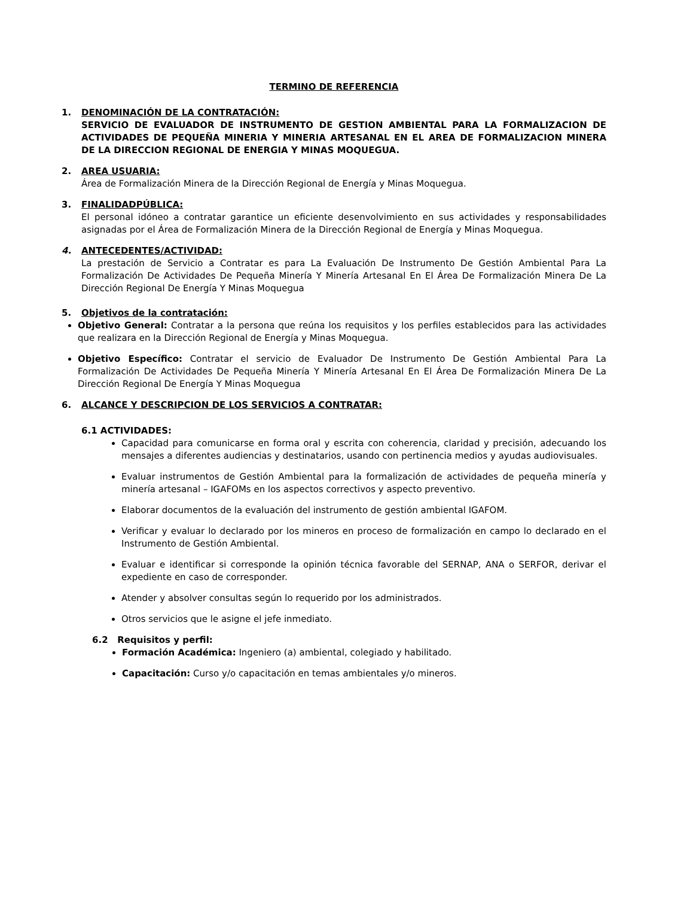TERMINO DE REFERENCIA
1. DENOMINACIÓN DE LA CONTRATACIÓN:
SERVICIO DE EVALUADOR DE INSTRUMENTO DE GESTION AMBIENTAL PARA LA FORMALIZACION DE ACTIVIDADES DE PEQUEÑA MINERIA Y MINERIA ARTESANAL EN EL AREA DE FORMALIZACION MINERA DE LA DIRECCION REGIONAL DE ENERGIA Y MINAS MOQUEGUA.
2. AREA USUARIA:
Área de Formalización Minera de la Dirección Regional de Energía y Minas Moquegua.
3. FINALIDADPÚBLICA:
El personal idóneo a contratar garantice un eficiente desenvolvimiento en sus actividades y responsabilidades asignadas por el Área de Formalización Minera de la Dirección Regional de Energía y Minas Moquegua.
4. ANTECEDENTES/ACTIVIDAD:
La prestación de Servicio a Contratar es para La Evaluación De Instrumento De Gestión Ambiental Para La Formalización De Actividades De Pequeña Minería Y Minería Artesanal En El Área De Formalización Minera De La Dirección Regional De Energía Y Minas Moquegua
5. Objetivos de la contratación:
Objetivo General: Contratar a la persona que reúna los requisitos y los perfiles establecidos para las actividades que realizara en la Dirección Regional de Energía y Minas Moquegua.
Objetivo Específico: Contratar el servicio de Evaluador De Instrumento De Gestión Ambiental Para La Formalización De Actividades De Pequeña Minería Y Minería Artesanal En El Área De Formalización Minera De La Dirección Regional De Energía Y Minas Moquegua
6. ALCANCE Y DESCRIPCION DE LOS SERVICIOS A CONTRATAR:
6.1 ACTIVIDADES:
Capacidad para comunicarse en forma oral y escrita con coherencia, claridad y precisión, adecuando los mensajes a diferentes audiencias y destinatarios, usando con pertinencia medios y ayudas audiovisuales.
Evaluar instrumentos de Gestión Ambiental para la formalización de actividades de pequeña minería y minería artesanal – IGAFOMs en los aspectos correctivos y aspecto preventivo.
Elaborar documentos de la evaluación del instrumento de gestión ambiental IGAFOM.
Verificar y evaluar lo declarado por los mineros en proceso de formalización en campo lo declarado en el Instrumento de Gestión Ambiental.
Evaluar e identificar si corresponde la opinión técnica favorable del SERNAP, ANA o SERFOR, derivar el expediente en caso de corresponder.
Atender y absolver consultas según lo requerido por los administrados.
Otros servicios que le asigne el jefe inmediato.
6.2 Requisitos y perfil:
Formación Académica: Ingeniero (a) ambiental, colegiado y habilitado.
Capacitación: Curso y/o capacitación en temas ambientales y/o mineros.